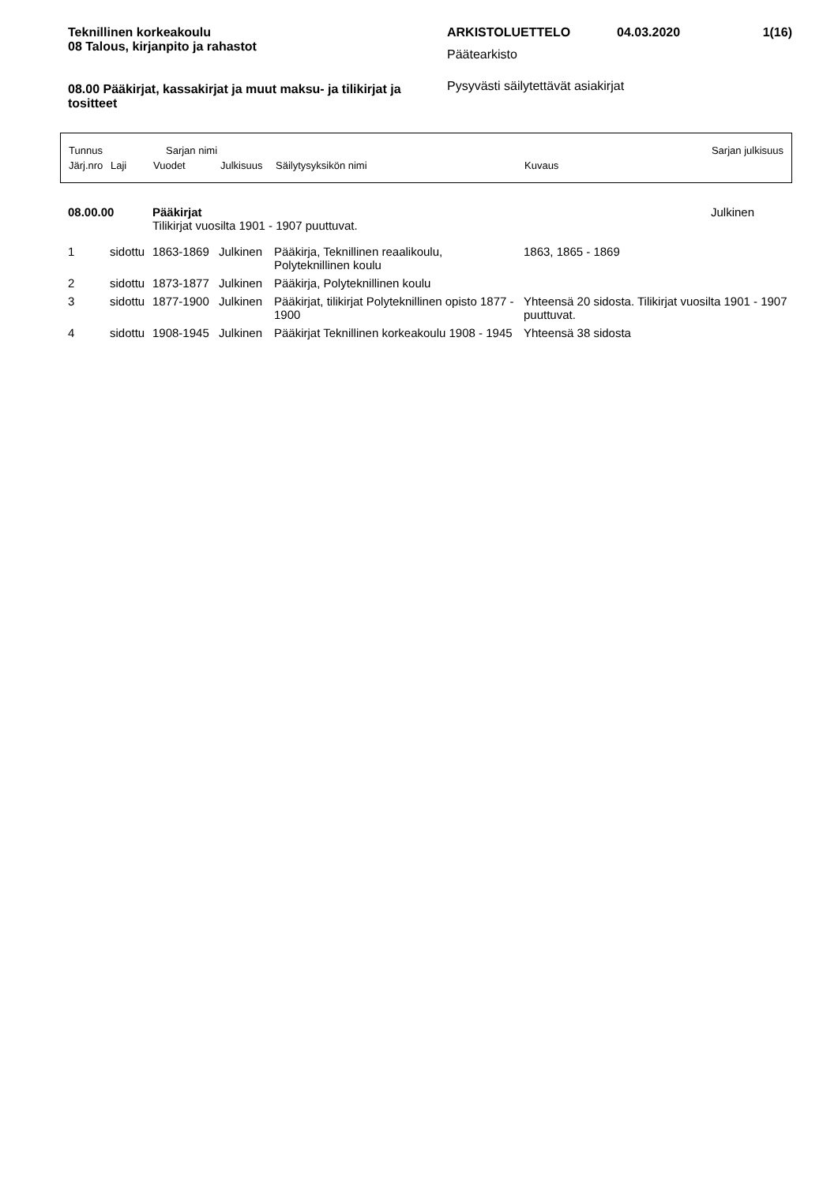Teknillinen korkeakoulu
08 Talous, kirjanpito ja rahastot
08.00 Pääkirjat, kassakirjat ja muut maksu- ja tilikirjat ja tositteet
ARKISTOLUETTELO 04.03.2020 1(16)
Päätearkisto
Pysyvästi säilytettävät asiakirjat
Tunnus Sarjan nimi Sarjan julkisuus
Järj.nro Laji Vuodet Julkisuus Säilytysyksikön nimi Kuvaus
| 08.00.00 | | Pääkirjat Tilikirjat vuosilta 1901 - 1907 puuttuvat. | | | | Julkinen |
| 1 | sidottu | 1863-1869 | Julkinen | Pääkirja, Teknillinen reaalikoulu, Polyteknillinen koulu | 1863, 1865 - 1869 | |
| 2 | sidottu | 1873-1877 | Julkinen | Pääkirja, Polyteknillinen koulu | | |
| 3 | sidottu | 1877-1900 | Julkinen | Pääkirjat, tilikirjat Polyteknillinen opisto 1877 - 1900 | Yhteensä 20 sidosta. Tilikirjat vuosilta 1901 - 1907 puuttuvat. | |
| 4 | sidottu | 1908-1945 | Julkinen | Pääkirjat Teknillinen korkeakoulu 1908 - 1945 | Yhteensä 38 sidosta | |